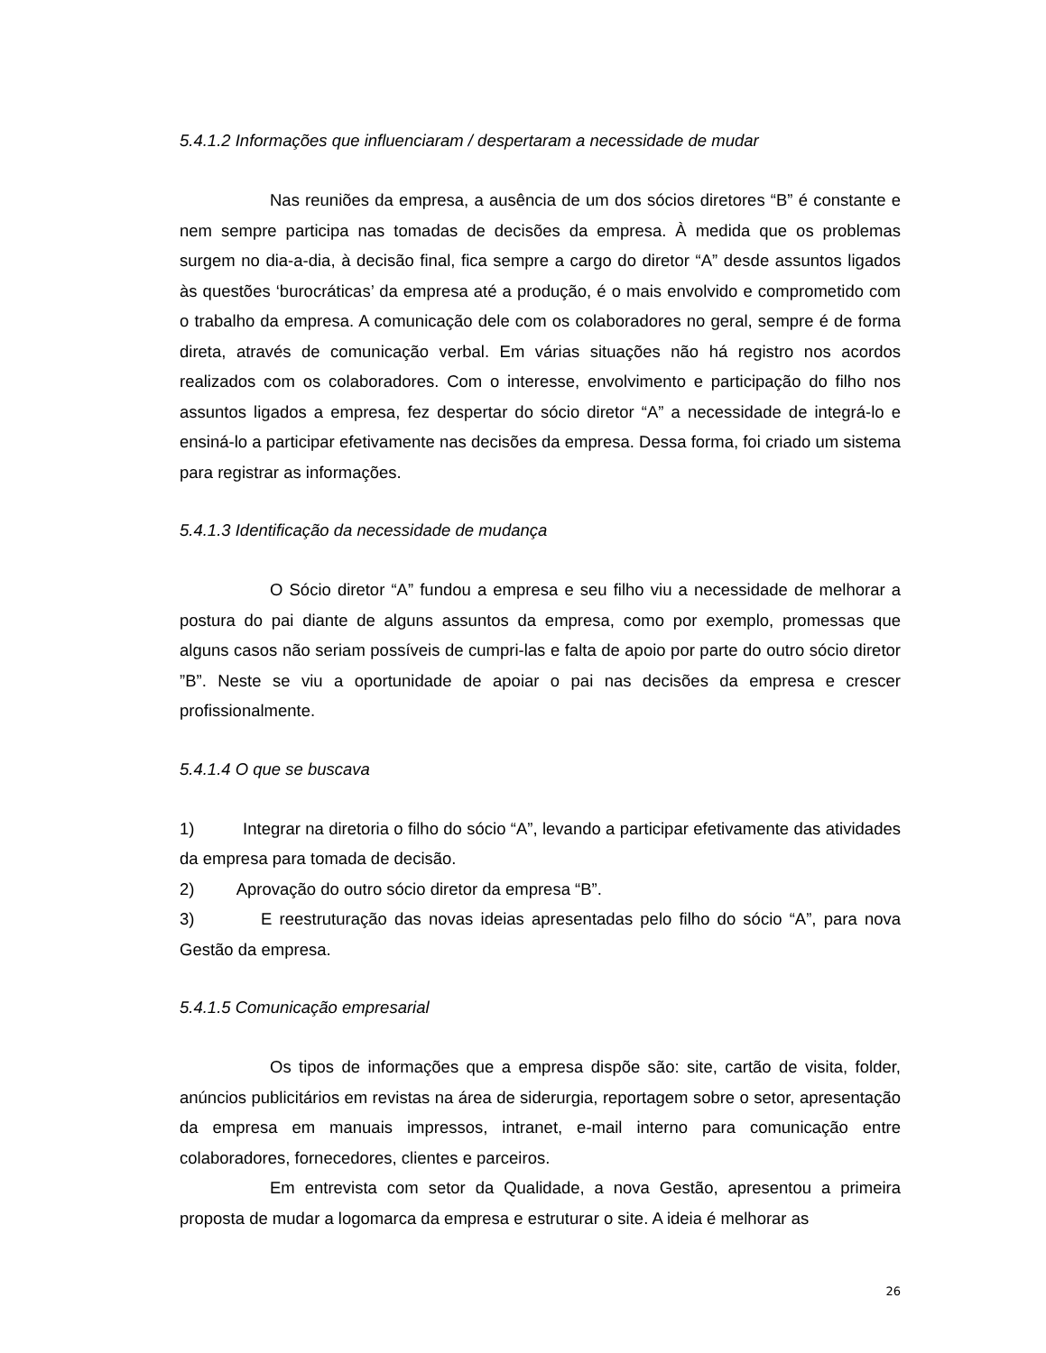5.4.1.2 Informações que influenciaram / despertaram a necessidade de mudar
Nas reuniões da empresa, a ausência de um dos sócios diretores “B” é constante e nem sempre participa nas tomadas de decisões da empresa. À medida que os problemas surgem no dia-a-dia, à decisão final, fica sempre a cargo do diretor “A” desde assuntos ligados às questões ‘burocráticas’ da empresa até a produção, é o mais envolvido e comprometido com o trabalho da empresa. A comunicação dele com os colaboradores no geral, sempre é de forma direta, através de comunicação verbal. Em várias situações não há registro nos acordos realizados com os colaboradores. Com o interesse, envolvimento e participação do filho nos assuntos ligados a empresa, fez despertar do sócio diretor “A” a necessidade de integrá-lo e ensiná-lo a participar efetivamente nas decisões da empresa. Dessa forma, foi criado um sistema para registrar as informações.
5.4.1.3 Identificação da necessidade de mudança
O Sócio diretor “A” fundou a empresa e seu filho viu a necessidade de melhorar a postura do pai diante de alguns assuntos da empresa, como por exemplo, promessas que alguns casos não seriam possíveis de cumpri-las e falta de apoio por parte do outro sócio diretor ”B”. Neste se viu a oportunidade de apoiar o pai nas decisões da empresa e crescer profissionalmente.
5.4.1.4 O que se buscava
1) Integrar na diretoria o filho do sócio “A”, levando a participar efetivamente das atividades da empresa para tomada de decisão.
2) Aprovação do outro sócio diretor da empresa “B”.
3) E reestruturação das novas ideias apresentadas pelo filho do sócio “A”, para nova Gestão da empresa.
5.4.1.5 Comunicação empresarial
Os tipos de informações que a empresa dispõe são: site, cartão de visita, folder, anúncios publicitários em revistas na área de siderurgia, reportagem sobre o setor, apresentação da empresa em manuais impressos, intranet, e-mail interno para comunicação entre colaboradores, fornecedores, clientes e parceiros.
Em entrevista com setor da Qualidade, a nova Gestão, apresentou a primeira proposta de mudar a logomarca da empresa e estruturar o site. A ideia é melhorar as
26